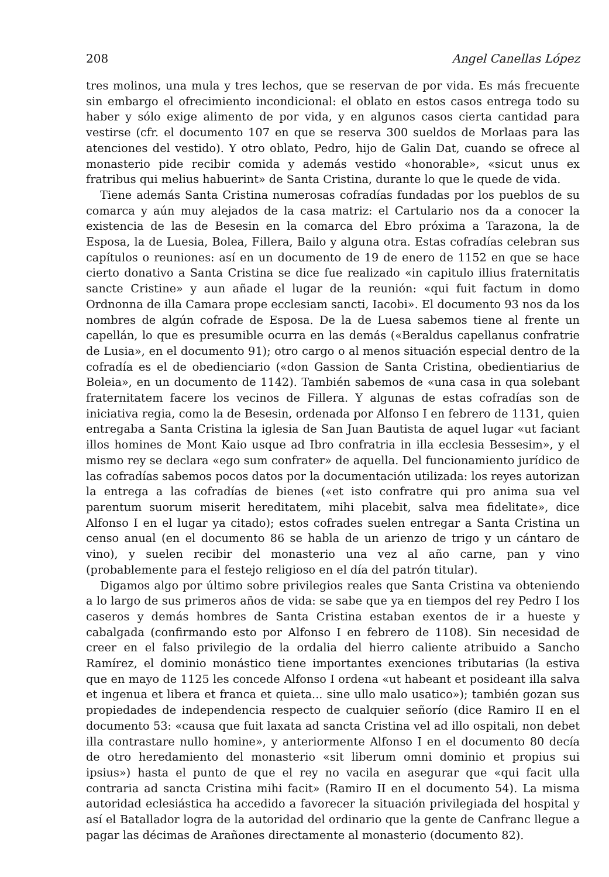208 Angel Canellas López
tres molinos, una mula y tres lechos, que se reservan de por vida. Es más frecuente sin embargo el ofrecimiento incondicional: el oblato en estos casos entrega todo su haber y sólo exige alimento de por vida, y en algunos casos cierta cantidad para vestirse (cfr. el documento 107 en que se reserva 300 sueldos de Morlaas para las atenciones del vestido). Y otro oblato, Pedro, hijo de Galin Dat, cuando se ofrece al monasterio pide recibir comida y además vestido «honorable», «sicut unus ex fratribus qui melius habuerint» de Santa Cristina, durante lo que le quede de vida.
Tiene además Santa Cristina numerosas cofradías fundadas por los pueblos de su comarca y aún muy alejados de la casa matriz: el Cartulario nos da a conocer la existencia de las de Besesin en la comarca del Ebro próxima a Tarazona, la de Esposa, la de Luesia, Bolea, Fillera, Bailo y alguna otra. Estas cofradías celebran sus capítulos o reuniones: así en un documento de 19 de enero de 1152 en que se hace cierto donativo a Santa Cristina se dice fue realizado «in capitulo illius fraternitatis sancte Cristine» y aun añade el lugar de la reunión: «qui fuit factum in domo Ordnonna de illa Camara prope ecclesiam sancti, Iacobi». El documento 93 nos da los nombres de algún cofrade de Esposa. De la de Luesa sabemos tiene al frente un capellán, lo que es presumible ocurra en las demás («Beraldus capellanus confratrie de Lusia», en el documento 91); otro cargo o al menos situación especial dentro de la cofradía es el de obedienciario («don Gassion de Santa Cristina, obedientiarius de Boleia», en un documento de 1142). También sabemos de «una casa in qua solebant fraternitatem facere los vecinos de Fillera. Y algunas de estas cofradías son de iniciativa regia, como la de Besesin, ordenada por Alfonso I en febrero de 1131, quien entregaba a Santa Cristina la iglesia de San Juan Bautista de aquel lugar «ut faciant illos homines de Mont Kaio usque ad Ibro confratria in illa ecclesia Bessesim», y el mismo rey se declara «ego sum confrater» de aquella. Del funcionamiento jurídico de las cofradías sabemos pocos datos por la documentación utilizada: los reyes autorizan la entrega a las cofradías de bienes («et isto confratre qui pro anima sua vel parentum suorum miserit hereditatem, mihi placebit, salva mea fidelitate», dice Alfonso I en el lugar ya citado); estos cofrades suelen entregar a Santa Cristina un censo anual (en el documento 86 se habla de un arienzo de trigo y un cántaro de vino), y suelen recibir del monasterio una vez al año carne, pan y vino (probablemente para el festejo religioso en el día del patrón titular).
Digamos algo por último sobre privilegios reales que Santa Cristina va obteniendo a lo largo de sus primeros años de vida: se sabe que ya en tiempos del rey Pedro I los caseros y demás hombres de Santa Cristina estaban exentos de ir a hueste y cabalgada (confirmando esto por Alfonso I en febrero de 1108). Sin necesidad de creer en el falso privilegio de la ordalia del hierro caliente atribuido a Sancho Ramírez, el dominio monástico tiene importantes exenciones tributarias (la estiva que en mayo de 1125 les concede Alfonso I ordena «ut habeant et posideant illa salva et ingenua et libera et franca et quieta... sine ullo malo usatico»); también gozan sus propiedades de independencia respecto de cualquier señorío (dice Ramiro II en el documento 53: «causa que fuit laxata ad sancta Cristina vel ad illo ospitali, non debet illa contrastare nullo homine», y anteriormente Alfonso I en el documento 80 decía de otro heredamiento del monasterio «sit liberum omni dominio et propius sui ipsius») hasta el punto de que el rey no vacila en asegurar que «qui facit ulla contraria ad sancta Cristina mihi facit» (Ramiro II en el documento 54). La misma autoridad eclesiástica ha accedido a favorecer la situación privilegiada del hospital y así el Batallador logra de la autoridad del ordinario que la gente de Canfranc llegue a pagar las décimas de Arañones directamente al monasterio (documento 82).